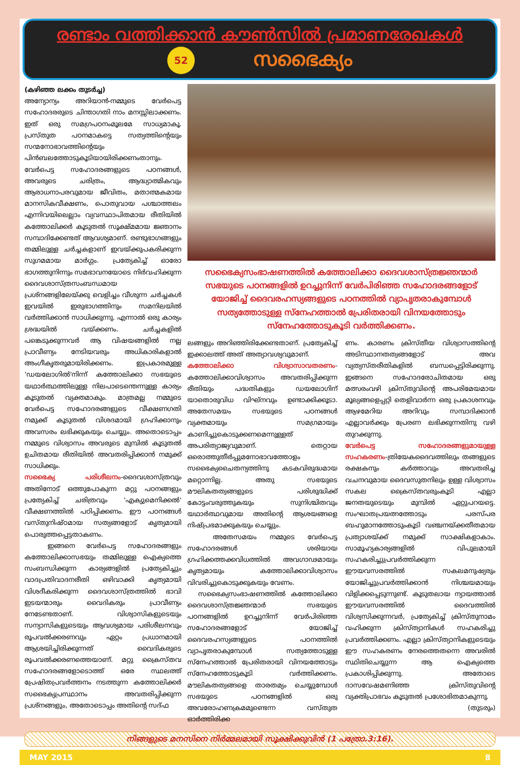രണ്ടാം വത്തിക്കാന്‍ കൗണ്‍സില്‍ പ്രമാണരേഖകള്‍
52
സഭൈക്യം
(കഴിഞ്ഞ ലക്കം തുടര്‍ച്ച)
അന്യോന്യം അറിയാന്‍-നമ്മുടെ വേര്‍പെട്ട സഹോദരരുടെ ചിന്താഗതി നാം മനസ്സിലാക്കണം. ഇത് ഒരു സമഗ്രപഠനംമൂലമേ സാധ്യമാകൂ. പ്രസ്തുത പഠനമാകട്ടെ സത്യത്തിന്റെയും സന്മനോഭാവത്തിന്റെയും പിന്‍ബലത്തോടുകൂടിയായിരിക്കണംതാനും. വേര്‍പെട്ട സഹോദരങ്ങളുടെ പഠനങ്ങള്‍, അവരുടെ ചരിത്രം, ആദ്ധ്യാത്മികവും ആരാധനാപരവുമായ ജീവിതം, മതാത്മകമായ മാനസികവീക്ഷണം, പൊതുവായ പശ്ചാത്തലം എന്നിവയിലെല്ലാം വ്യവസ്ഥാപിതമായ രീതിയില്‍ കത്തോലിക്കര്‍ കൂടുതല്‍ സൂക്ഷ്മമായ ജ്ഞാനം സമ്പാദിക്കേണ്ടത് ആവശ്യമാണ്. രണ്ടുഭാഗങ്ങളും തമ്മിലുള്ള ചര്‍ച്ചകളാണ് ഇവയ്ക്കുപകരിക്കുന്ന സുഗമമായ മാര്‍ഗ്ഗം. പ്രത്യേകിച്ച് ഓരോ ഭാഗത്തുനിന്നും സമഭാവനയോടെ നിര്‍വഹിക്കുന്ന ദൈവശാസ്ത്രസംബന്ധമായ പ്രശ്നങ്ങളിലേയ്ക്കു വെളിച്ചം വീശുന്ന ചര്‍ച്ചകള്‍ ഇവയില്‍ ഇരുഭാഗത്തിനും സമനിലയില്‍ വര്‍ത്തിക്കാന്‍ സാധിക്കുന്നു. എന്നാല്‍ ഒരു കാര്യം ശ്രദ്ധയില്‍ വയ്ക്കണം. ചര്‍ച്ചകളില്‍ പങ്കെടുക്കുന്നവര്‍ ആ വിഷയങ്ങളില്‍ നല്ല പ്രാവീണ്യം നേടിയവരും അധികാരികളാല്‍ അംഗീകൃതരുമായിരിക്കണം. ഇപ്രകാരമുള്ള 'ഡയലോഗില്‍'നിന്ന് കത്തോലിക്കാ സഭയുടെ യഥാര്‍ത്ഥത്തിലുള്ള നിലപാടെന്തെന്നുള്ള കാര്യം കൂടുതല്‍ വ്യക്തമാകും. മാത്രമല്ല നമ്മുടെ വേര്‍പെട്ട സഹോദരങ്ങളുടെ വീക്ഷണഗതി നമുക്ക് കൂടുതല്‍ വിശദമായി ഗ്രഹിക്കാനും അവസരം ലഭിക്കുകയും ചെയ്യും. അതൊടൊപ്പം നമ്മുടെ വിശ്വാസം അവരുടെ മുമ്പില്‍ കൂടുതല്‍ ഉചിതമായ രീതിയില്‍ അവതരിപ്പിക്കാന്‍ നമുക്ക് സാധിക്കും.
സഭൈക്യ പരിശീലനം-ദൈവശാസ്ത്രവും അതിനോട് ഒത്തുപോകുന്ന മറ്റു പഠനങ്ങളും പ്രത്യേകിച്ച് ചരിത്രവും 'എക്യുമെനിക്കല്‍' വീക്ഷണത്തില്‍ പഠിപ്പിക്കണം. ഈ പഠനങ്ങള്‍ വസ്തുനിഷ്ഠമായ സത്യങ്ങളോട് കൃത്യമായി പൊരുത്തപ്പെട്ടതാകണം.
ഇങ്ങനെ വേര്‍പെട്ട സഹോദരങ്ങളും കത്തോലിക്കാസഭയും തമ്മിലുള്ള ഐക്യത്തെ സംബന്ധിക്കുന്ന കാര്യങ്ങളില്‍ പ്രത്യേകിച്ചും വാദപ്രതിവാദനരീതി ഒഴിവാക്കി കൃത്യമായി വിശദീകരിക്കുന്ന ദൈവശാസ്ത്രത്തില്‍ ഭാവി ഇടയന്മാരും വൈദികരും പ്രാവീണ്യം നേടേണ്ടതാണ്. വിശ്വാസികളുടെയും സന്യാസികളുടെയും ആവശ്യമായ പരിശീലനവും രൂപവല്‍ക്കരണവും ഏറ്റം പ്രധാനമായി ആശ്രയിച്ചിരിക്കുന്നത് വൈദികരുടെ രൂപവല്‍ക്കരണത്തെയാണ്. മറ്റു ക്രൈസ്തവ സഹോദരങ്ങളോടൊത്ത് ഒരേ സ്ഥലത്ത് പ്രേഷിതപ്രവര്‍ത്തനം നടത്തുന്ന കത്തോലിക്കര്‍ സഭൈക്യപ്രസ്ഥാനം അവതരിപ്പിക്കുന്ന പ്രശ്നങ്ങളും, അതോടൊപ്പം അതിന്റെ സദ്ഫ
സഭൈക്യസംഭാഷണത്തില്‍ കത്തോലിക്കാ ദൈവശാസ്ത്രജ്ഞന്മാര്‍ സഭയുടെ പഠനങ്ങളില്‍ ഉറച്ചുനിന്ന് വേര്‍പിരിഞ്ഞ സഹോദരങ്ങളോട് യോജിച്ച് ദൈവരഹസ്യങ്ങളുടെ പഠനത്തില്‍ വ്യാപൃതരാകുമ്പോള്‍ സത്യത്തോടുള്ള സ്നേഹത്താല്‍ പ്രേരിതരായി വിനയത്തോടും സ്നേഹത്തോടുകൂടി വര്‍ത്തിക്കണം.
ലങ്ങളും അറിഞ്ഞിരിക്കേണ്ടതാണ്. പ്രത്യേകിച്ച് ഇക്കാലത്ത് അത് അത്യാവശ്യവുമാണ്.
കത്തോലിക്കാ വിശ്വാസാവതരണം-കത്തോലിക്കാവിശ്വാസം അവതരിപ്പിക്കുന്ന രീതിയും പദ്ധതികളും ഡയലോഗിന് യാതൊരുവിധ വിഘ്നവും ഉണ്ടാക്കിക്കൂടാ. അതേസമയം സഭയുടെ പഠനങ്ങള്‍ വ്യക്തമായും സമഗ്രമായും കാണിച്ചുകൊടുക്കണമെന്നുള്ളത് അപരിത്യാജ്യവുമാണ്. തെറ്റായ ഒരൊത്തുതീര്‍പ്പുമനോഭാവത്തോളം സഭൈക്യചൈതന്യത്തിനു കടകവിരുദ്ധമായ മറ്റൊന്നില്ല. അതു സഭയുടെ മൗലികതത്വങ്ങളുടെ പരിശുദ്ധിക്ക് കോട്ടംവരുത്തുകയും സുനിശ്ചിതവും യഥാര്‍ത്ഥവുമായ അതിന്റെ ആശയങ്ങളെ നിഷ്പ്രഭമാക്കുകയും ചെയ്യും.
അതേസമയം നമ്മുടെ വേര്‍പെട്ട സഹോദരങ്ങള്‍ ശരിയായ ഗ്രഹിക്കത്തക്കവിധത്തില്‍ അവഗാഢമായും കൃത്യമായും കത്തോലിക്കാവിശ്വാസം വിവരിച്ചുകൊടുക്കുകയും വേണം.
സഭൈക്യസംഭാഷണത്തില്‍ കത്തോലിക്കാ ദൈവശാസ്ത്രജ്ഞന്മാര്‍ സഭയുടെ പഠനങ്ങളില്‍ ഉറച്ചുനിന്ന് വേര്‍പിരിഞ്ഞ സഹോദരങ്ങളോട് യോജിച്ച് ദൈവരഹസ്യങ്ങളുടെ പഠനത്തില്‍ വ്യാപൃതരാകുമ്പോള്‍ സത്യത്തോടുള്ള സ്നേഹത്താല്‍ പ്രേരിതരായി വിനയത്തോടും സ്നേഹത്തോടുകൂടി വര്‍ത്തിക്കണം. മൗലികതത്വങ്ങളെ താരതമ്യം ചെയ്യുമ്പോള്‍ സഭയുടെ പഠനങ്ങളില്‍ ഒരു അവരോഹണക്രമമുണ്ടെന്ന വസ്തുത ഓര്‍ത്തിരിക്ക
ണം. കാരണം ക്രിസ്തീയ വിശ്വാസത്തിന്റെ അടിസ്ഥാനതത്വങ്ങളോട് അവ വ്യത്യസ്തരീതികളില്‍ ബന്ധപ്പെട്ടിരിക്കുന്നു. ഇങ്ങനെ സഹോദരോചിതമായ ഒരു മത്സരംവഴി ക്രിസ്തുവിന്റെ അപരിമേയമായ മൂല്യങ്ങളെപ്പറ്റി തെളിവാര്‍ന്ന ഒരു പ്രകാശനവും ആഴമേറിയ അറിവും സമ്പാദിക്കാന്‍ എല്ലാവര്‍ക്കും പ്രേരണ ലഭിക്കുന്നതിനു വഴി തുറക്കുന്നു.
വേര്‍പെട്ട സഹോദരങ്ങളുമായുള്ള സഹകരണം-ത്രിയേകദൈവത്തിലും തങ്ങളുടെ രക്ഷകനും കര്‍ത്താവും അവതരിച്ച വചനവുമായ ദൈവസുതനിലും ഉള്ള വിശ്വാസം സകല ക്രൈസ്തവരുംകൂടി എല്ലാ ജനതയുടെയും മുമ്പില്‍ ഏറ്റുപറയട്ടെ. സംഘാതപ്രയത്നത്തോടും പരസ്പര ബഹുമാനത്തോടുംകൂടി വഞ്ചനയ്ക്കതീതമായ പ്രത്യാശയ്ക്ക് നമുക്ക് സാക്ഷികളാകാം. സാമൂഹ്യകാര്യങ്ങളില്‍ വിപുലമായി സഹകരിച്ചുപ്രവര്‍ത്തിക്കുന്ന ഈയവസരത്തില്‍ സകലമനുഷ്യരും യോജിച്ചുപ്രവര്‍ത്തിക്കാന്‍ നിശ്ചയമായും വിളിക്കപ്പെടുന്നുണ്ട്. കൂടുതലായ ന്യായത്താല്‍ ഈയവസരത്തില്‍ ദൈവത്തില്‍ വിശ്വസിക്കുന്നവര്‍, പ്രത്യേകിച്ച് ക്രിസ്തുനാമം വഹിക്കുന്ന ക്രിസ്ത്യാനികള്‍ സഹകരിച്ചു പ്രവര്‍ത്തിക്കണം. എല്ലാ ക്രിസ്ത്യാനികളുടെയും ഈ സഹകരണം നേരത്തെതന്നെ അവരില്‍ സ്ഥിതിചെയ്യുന്ന ആ ഐക്യത്തെ പ്രകാശിപ്പിക്കുന്നു. അതോടെ ദാസവേഷമണിഞ്ഞ ക്രിസ്തുവിന്റെ വ്യക്തിപ്രാഭവം കൂടുതല്‍ പ്രശോഭിതമാകുന്നു.
(തുടരും)
നിങ്ങളുടെ മനസിനെ നിര്‍മ്മലമായി സൂക്ഷിക്കുവിന്‍ (1 പത്രോ.3:16).
MAY 2015 8